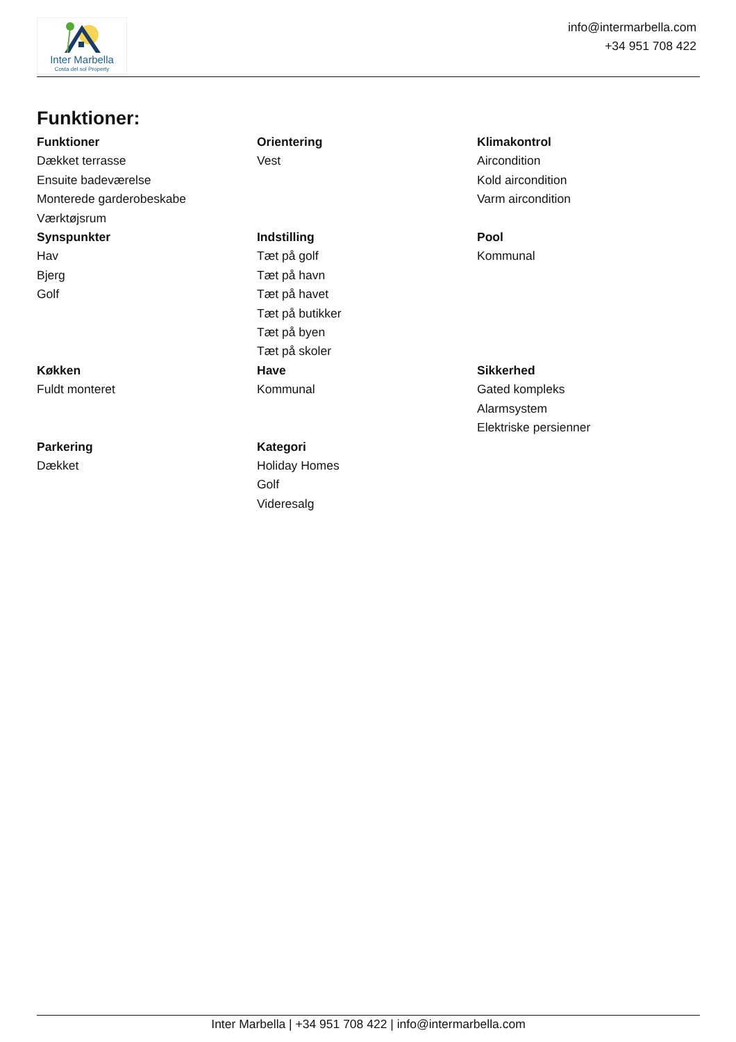Inter Marbella
Costa del sol Property
info@intermarbella.com
+34 951 708 422
Funktioner:
Funktioner
Dækket terrasse
Ensuite badeværelse
Monterede garderobeskabe
Værktøjsrum
Orientering
Vest
Klimakontrol
Aircondition
Kold aircondition
Varm aircondition
Synspunkter
Hav
Bjerg
Golf
Indstilling
Tæt på golf
Tæt på havn
Tæt på havet
Tæt på butikker
Tæt på byen
Tæt på skoler
Pool
Kommunal
Køkken
Fuldt monteret
Have
Kommunal
Sikkerhed
Gated kompleks
Alarmsystem
Elektriske persienner
Parkering
Dækket
Kategori
Holiday Homes
Golf
Videresalg
Inter Marbella | +34 951 708 422 | info@intermarbella.com